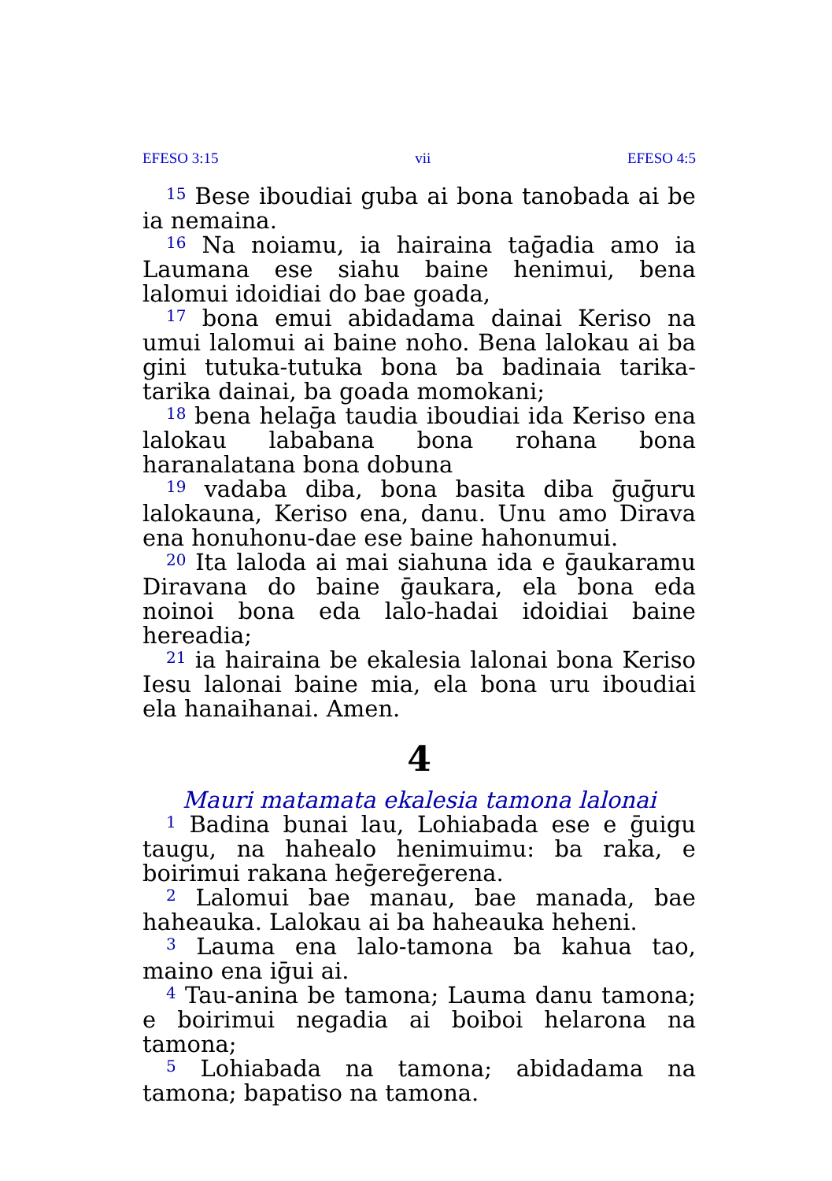EFESO 3:15 vii EFESO 4:5
<sup>15</sup> Bese iboudiai guba ai bona tanobada ai be ia nemaina.
<sup>16</sup> Na noiamu, ia hairaina taḡadia amo ia Laumana ese siahu baine henimui, bena lalomui idoidiai do bae goada,
<sup>17</sup> bona emui abidadama dainai Keriso na umui lalomui ai baine noho. Bena lalokau ai ba gini tutuka-tutuka bona ba badinaia tarika-tarika dainai, ba goada momokani;
<sup>18</sup> bena helaḡa taudia iboudiai ida Keriso ena lalokau lababana bona rohana bona haranalatana bona dobuna
<sup>19</sup> vadaba diba, bona basita diba ḡuḡuru lalokauna, Keriso ena, danu. Unu amo Dirava ena honuhonu-dae ese baine hahonumui.
<sup>20</sup> Ita laloda ai mai siahuna ida e ḡaukaramu Diravana do baine ḡaukara, ela bona eda noinoi bona eda lalo-hadai idoidiai baine hereadia;
<sup>21</sup> ia hairaina be ekalesia lalonai bona Keriso Iesu lalonai baine mia, ela bona uru iboudiai ela hanaihanai. Amen.
4
Mauri matamata ekalesia tamona lalonai
<sup>1</sup> Badina bunai lau, Lohiabada ese e ḡuigu taugu, na hahealo henimuimu: ba raka, e boirimui rakana heḡereḡerena.
<sup>2</sup> Lalomui bae manau, bae manada, bae haheauka. Lalokau ai ba haheauka heheni.
<sup>3</sup> Lauma ena lalo-tamona ba kahua tao, maino ena iḡui ai.
<sup>4</sup> Tau-anina be tamona; Lauma danu tamona; e boirimui negadia ai boiboi helarona na tamona;
<sup>5</sup> Lohiabada na tamona; abidadama na tamona; bapatiso na tamona.